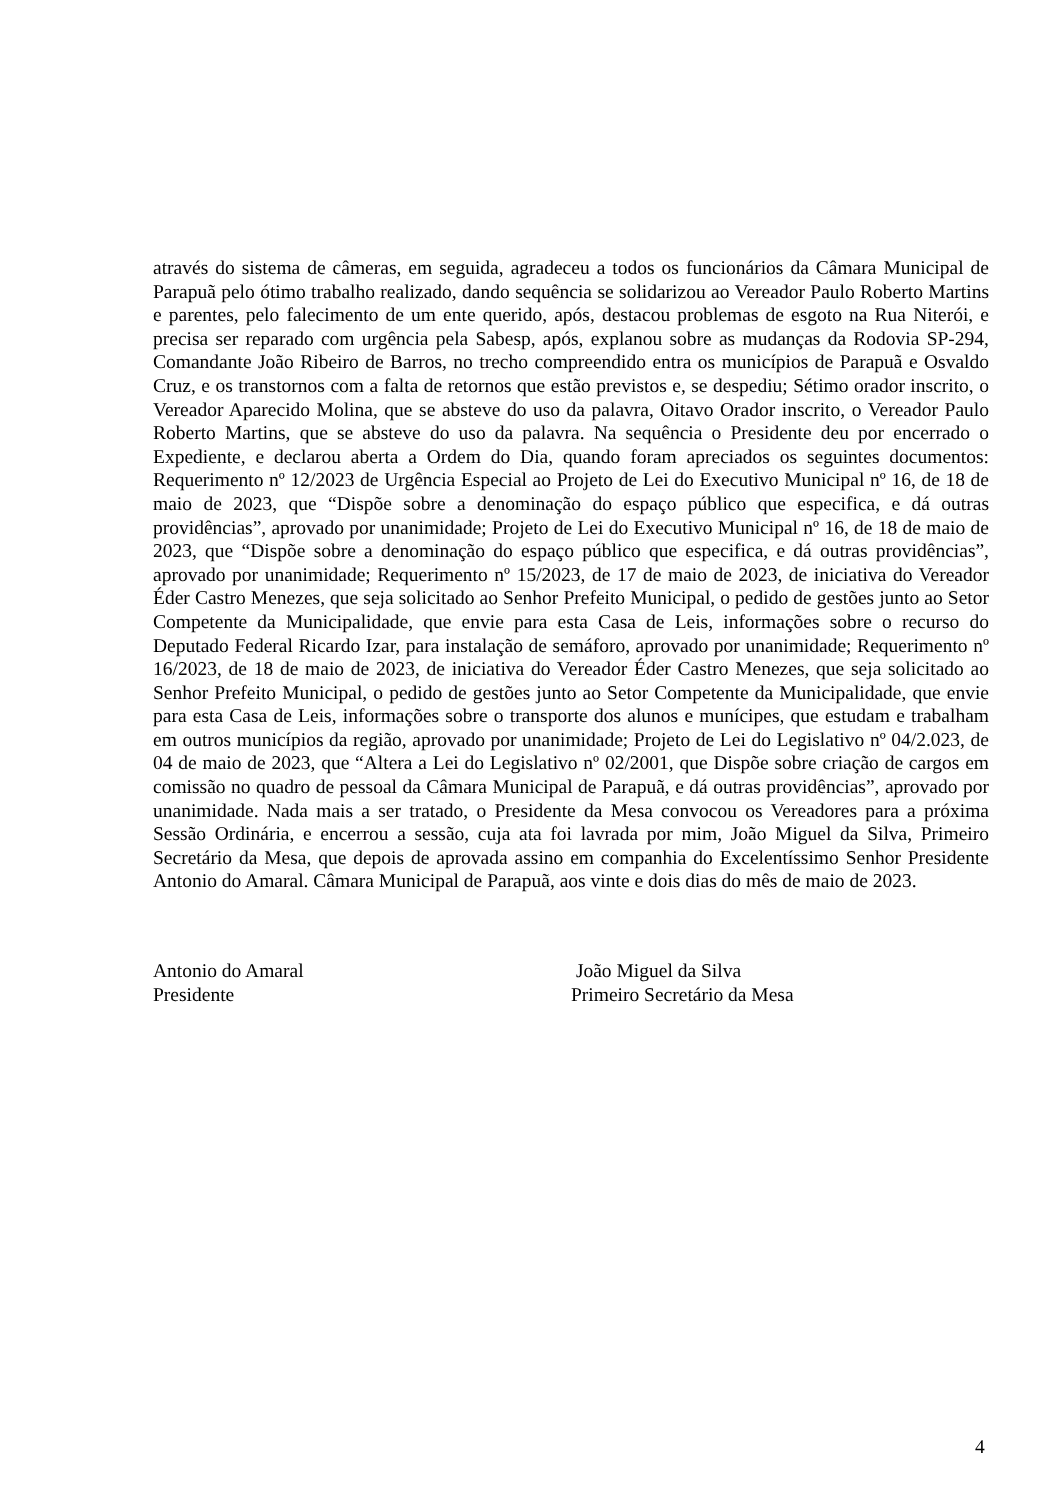através do sistema de câmeras, em seguida, agradeceu a todos os funcionários da Câmara Municipal de Parapuã pelo ótimo trabalho realizado, dando sequência se solidarizou ao Vereador Paulo Roberto Martins e parentes, pelo falecimento de um ente querido, após, destacou problemas de esgoto na Rua Niterói, e precisa ser reparado com urgência pela Sabesp, após, explanou sobre as mudanças da Rodovia SP-294, Comandante João Ribeiro de Barros, no trecho compreendido entra os municípios de Parapuã e Osvaldo Cruz, e os transtornos com a falta de retornos que estão previstos e, se despediu; Sétimo orador inscrito, o Vereador Aparecido Molina, que se absteve do uso da palavra, Oitavo Orador inscrito, o Vereador Paulo Roberto Martins, que se absteve do uso da palavra. Na sequência o Presidente deu por encerrado o Expediente, e declarou aberta a Ordem do Dia, quando foram apreciados os seguintes documentos: Requerimento nº 12/2023 de Urgência Especial ao Projeto de Lei do Executivo Municipal nº 16, de 18 de maio de 2023, que “Dispõe sobre a denominação do espaço público que especifica, e dá outras providências”, aprovado por unanimidade; Projeto de Lei do Executivo Municipal nº 16, de 18 de maio de 2023, que “Dispõe sobre a denominação do espaço público que especifica, e dá outras providências”, aprovado por unanimidade; Requerimento nº 15/2023, de 17 de maio de 2023, de iniciativa do Vereador Éder Castro Menezes, que seja solicitado ao Senhor Prefeito Municipal, o pedido de gestões junto ao Setor Competente da Municipalidade, que envie para esta Casa de Leis, informações sobre o recurso do Deputado Federal Ricardo Izar, para instalação de semáforo, aprovado por unanimidade; Requerimento nº 16/2023, de 18 de maio de 2023, de iniciativa do Vereador Éder Castro Menezes, que seja solicitado ao Senhor Prefeito Municipal, o pedido de gestões junto ao Setor Competente da Municipalidade, que envie para esta Casa de Leis, informações sobre o transporte dos alunos e munícipes, que estudam e trabalham em outros municípios da região, aprovado por unanimidade; Projeto de Lei do Legislativo nº 04/2.023, de 04 de maio de 2023, que “Altera a Lei do Legislativo nº 02/2001, que Dispõe sobre criação de cargos em comissão no quadro de pessoal da Câmara Municipal de Parapuã, e dá outras providências”, aprovado por unanimidade. Nada mais a ser tratado, o Presidente da Mesa convocou os Vereadores para a próxima Sessão Ordinária, e encerrou a sessão, cuja ata foi lavrada por mim, João Miguel da Silva, Primeiro Secretário da Mesa, que depois de aprovada assino em companhia do Excelentíssimo Senhor Presidente Antonio do Amaral. Câmara Municipal de Parapuã, aos vinte e dois dias do mês de maio de 2023.
Antonio do Amaral
Presidente
João Miguel da Silva
Primeiro Secretário da Mesa
4